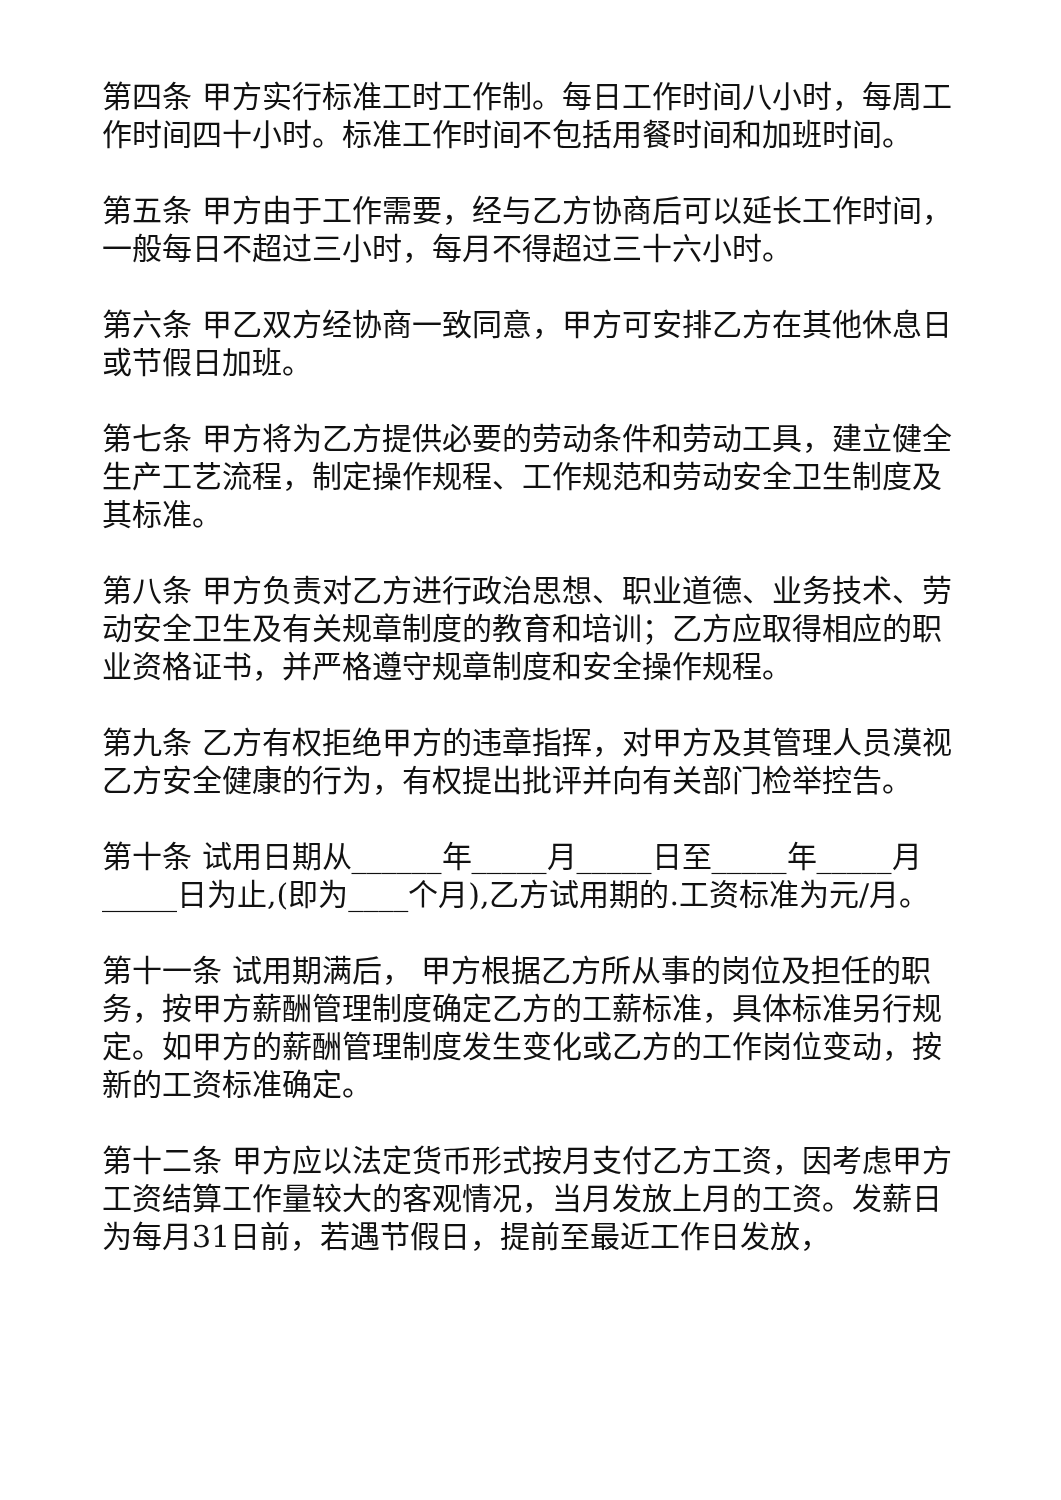第四条 甲方实行标准工时工作制。每日工作时间八小时，每周工作时间四十小时。标准工作时间不包括用餐时间和加班时间。
第五条 甲方由于工作需要，经与乙方协商后可以延长工作时间，一般每日不超过三小时，每月不得超过三十六小时。
第六条 甲乙双方经协商一致同意，甲方可安排乙方在其他休息日或节假日加班。
第七条 甲方将为乙方提供必要的劳动条件和劳动工具，建立健全生产工艺流程，制定操作规程、工作规范和劳动安全卫生制度及其标准。
第八条 甲方负责对乙方进行政治思想、职业道德、业务技术、劳动安全卫生及有关规章制度的教育和培训；乙方应取得相应的职业资格证书，并严格遵守规章制度和安全操作规程。
第九条 乙方有权拒绝甲方的违章指挥，对甲方及其管理人员漠视乙方安全健康的行为，有权提出批评并向有关部门检举控告。
第十条 试用日期从______年_____月_____日至_____年_____月_____日为止,(即为____个月),乙方试用期的.工资标准为元/月。
第十一条 试用期满后， 甲方根据乙方所从事的岗位及担任的职务，按甲方薪酬管理制度确定乙方的工薪标准，具体标准另行规定。如甲方的薪酬管理制度发生变化或乙方的工作岗位变动，按新的工资标准确定。
第十二条 甲方应以法定货币形式按月支付乙方工资，因考虑甲方工资结算工作量较大的客观情况，当月发放上月的工资。发薪日为每月31日前，若遇节假日，提前至最近工作日发放，